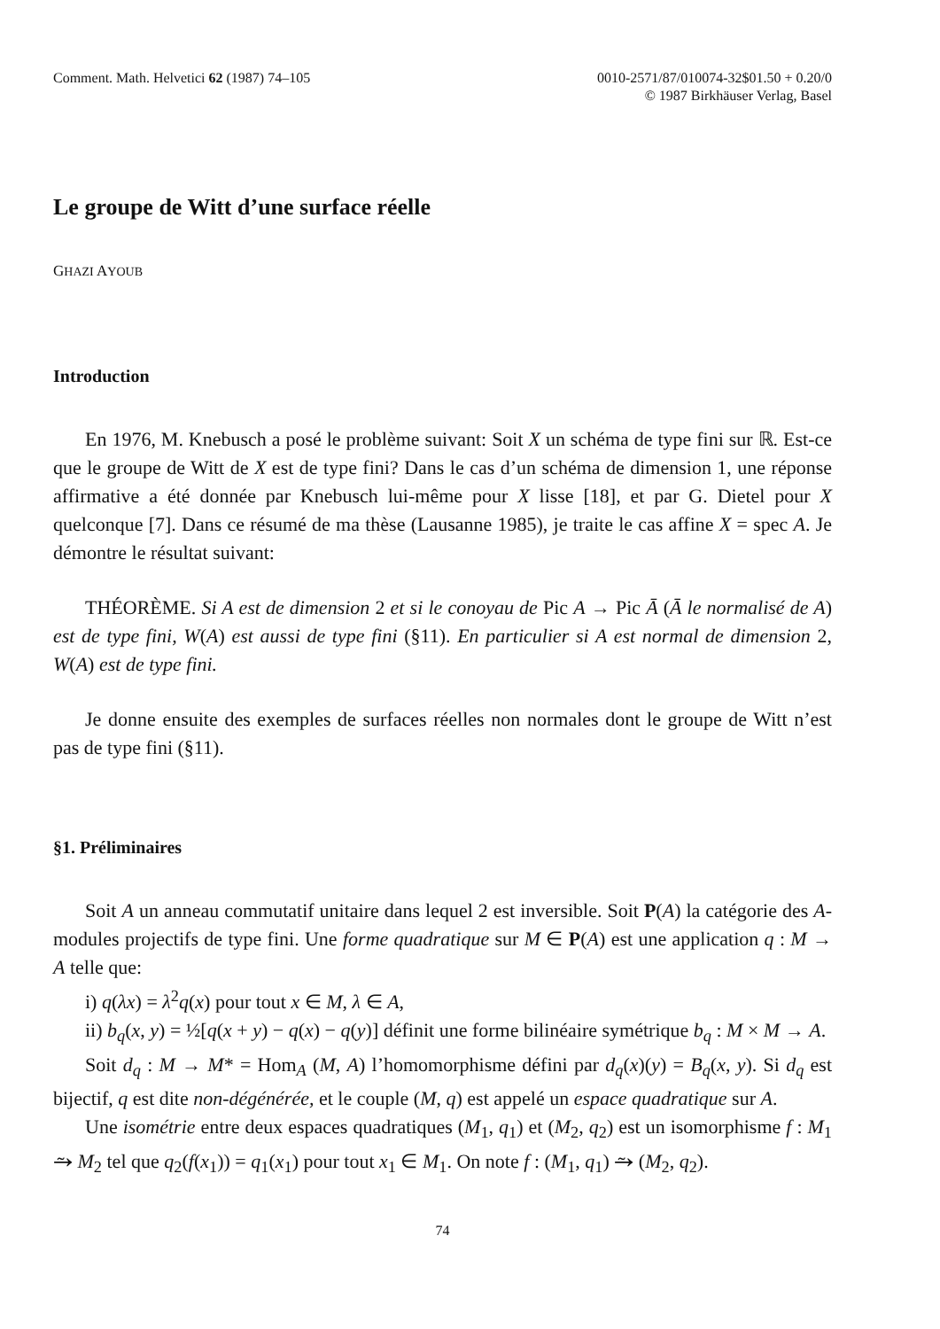Comment. Math. Helvetici 62 (1987) 74–105
0010-2571/87/010074-32$01.50 + 0.20/0
© 1987 Birkhäuser Verlag, Basel
Le groupe de Witt d’une surface réelle
GHAZI AYOUB
Introduction
En 1976, M. Knebusch a posé le problème suivant: Soit X un schéma de type fini sur ℝ. Est-ce que le groupe de Witt de X est de type fini? Dans le cas d’un schéma de dimension 1, une réponse affirmative a été donnée par Knebusch lui-même pour X lisse [18], et par G. Dietel pour X quelconque [7]. Dans ce résumé de ma thèse (Lausanne 1985), je traite le cas affine X = spec A. Je démontre le résultat suivant:
THÉORÈME. Si A est de dimension 2 et si le conoyau de Pic A → Pic Ā (Ā le normalisé de A) est de type fini, W(A) est aussi de type fini (§11). En particulier si A est normal de dimension 2, W(A) est de type fini.
Je donne ensuite des exemples de surfaces réelles non normales dont le groupe de Witt n’est pas de type fini (§11).
§1. Préliminaires
Soit A un anneau commutatif unitaire dans lequel 2 est inversible. Soit P(A) la catégorie des A-modules projectifs de type fini. Une forme quadratique sur M ∈ P(A) est une application q : M → A telle que:
i) q(λx) = λ<sup>2</sup>q(x) pour tout x ∈ M, λ ∈ A,
ii) b<sub>q</sub>(x, y) = ½[q(x + y) − q(x) − q(y)] définit une forme bilinéaire symétrique b<sub>q</sub> : M × M → A.
Soit d<sub>q</sub> : M → M* = Hom<sub>A</sub> (M, A) l’homomorphisme défini par d<sub>q</sub>(x)(y) = B<sub>q</sub>(x, y). Si d<sub>q</sub> est bijectif, q est dite non-dégénérée, et le couple (M, q) est appelé un espace quadratique sur A.
Une isométrie entre deux espaces quadratiques (M<sub>1</sub>, q<sub>1</sub>) et (M<sub>2</sub>, q<sub>2</sub>) est un isomorphisme f : M<sub>1</sub> ⥲ M<sub>2</sub> tel que q<sub>2</sub>(f(x<sub>1</sub>)) = q<sub>1</sub>(x<sub>1</sub>) pour tout x<sub>1</sub> ∈ M<sub>1</sub>. On note f : (M<sub>1</sub>, q<sub>1</sub>) ⥲ (M<sub>2</sub>, q<sub>2</sub>).
74